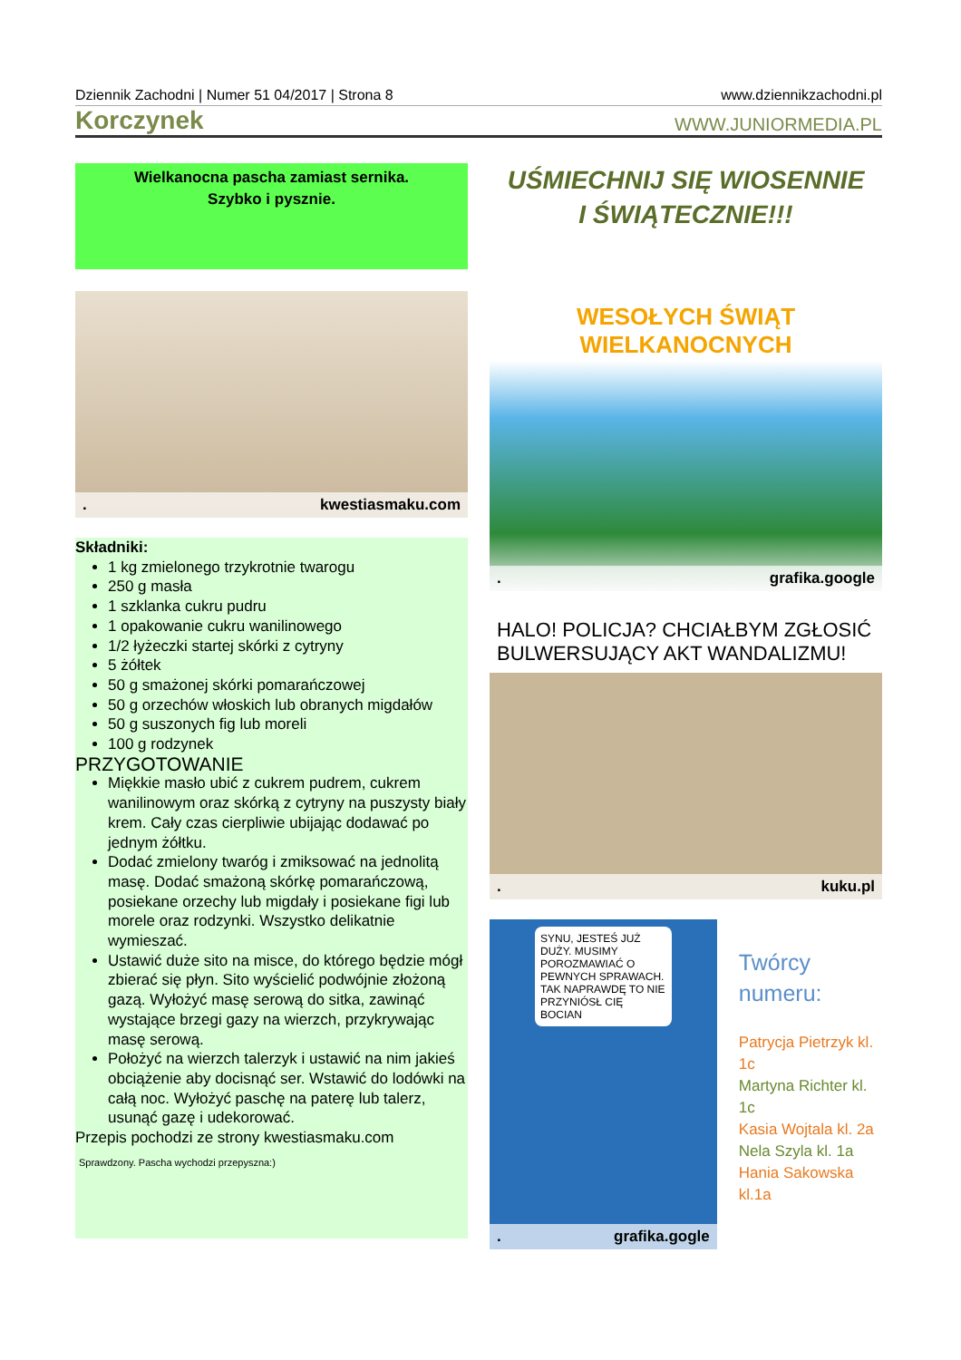Dziennik Zachodni | Numer 51 04/2017 | Strona 8 www.dziennikzachodni.pl
Korczynek WWW.JUNIORMEDIA.PL
Wielkanocna pascha zamiast sernika.
Szybko i pysznie.
. kwestiasmaku.com
Składniki:
1 kg zmielonego trzykrotnie twarogu
250 g masła
1 szklanka cukru pudru
1 opakowanie cukru wanilinowego
1/2 łyżeczki startej skórki z cytryny
5 żółtek
50 g smażonej skórki pomarańczowej
50 g orzechów włoskich lub obranych migdałów
50 g suszonych fig lub moreli
100 g rodzynek
PRZYGOTOWANIE
Miękkie masło ubić z cukrem pudrem, cukrem wanilinowym oraz skórką z cytryny na puszysty biały krem. Cały czas cierpliwie ubijając dodawać po jednym żółtku.
Dodać zmielony twaróg i zmiksować na jednolitą masę. Dodać smażoną skórkę pomarańczową, posiekane orzechy lub migdały i posiekane figi lub morele oraz rodzynki. Wszystko delikatnie wymieszać.
Ustawić duże sito na misce, do którego będzie mógł zbierać się płyn. Sito wyścielić podwójnie złożoną gazą. Wyłożyć masę serową do sitka, zawinąć wystające brzegi gazy na wierzch, przykrywając masę serową.
Położyć na wierzch talerzyk i ustawić na nim jakieś obciążenie aby docisnąć ser. Wstawić do lodówki na całą noc. Wyłożyć paschę na paterę lub talerz, usunąć gazę i udekorować.
Przepis pochodzi ze strony kwestiasmaku.com
Sprawdzony. Pascha wychodzi przepyszna:)
UŚMIECHNIJ SIĘ WIOSENNIE
I ŚWIĄTECZNIE!!!
WESOŁYCH ŚWIĄT
WIELKANOCNYCH
. grafika.google
HALO! POLICJA? CHCIAŁBYM ZGŁOSIĆ BULWERSUJĄCY AKT WANDALIZMU!
. kuku.pl
SYNU, JESTEŚ JUŻ DUŻY. MUSIMY POROZMAWIAĆ O PEWNYCH SPRAWACH. TAK NAPRAWDĘ TO NIE PRZYNIÓSŁ CIĘ BOCIAN
. grafika.gogle
Twórcy numeru:
Patrycja Pietrzyk kl. 1c
Martyna Richter kl. 1c
Kasia Wojtala kl. 2a
Nela Szyla kl. 1a
Hania Sakowska kl.1a